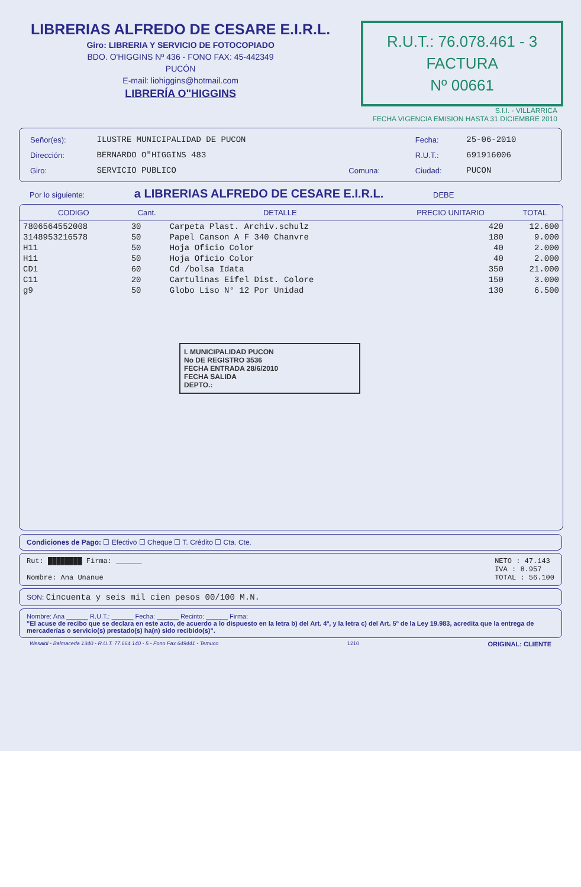LIBRERIAS ALFREDO DE CESARE E.I.R.L.
Giro: LIBRERIA Y SERVICIO DE FOTOCOPIADO
BDO. O'HIGGINS Nº 436 - FONO FAX: 45-442349
PUCÓN
E-mail: liohiggins@hotmail.com
LIBRERÍA O"HIGGINS
R.U.T.: 76.078.461 - 3
FACTURA
Nº 00661
S.I.I. - VILLARRICA
FECHA VIGENCIA EMISION HASTA 31 DICIEMBRE 2010
| Señor(es): | ILUSTRE MUNICIPALIDAD DE PUCON | | | Fecha: | 25-06-2010 |
| Dirección: | BERNARDO O"HIGGINS 483 | | | R.U.T.: | 691916006 |
| Giro: | SERVICIO PUBLICO | Comuna: | | Ciudad: | PUCON |
Por lo siguiente: a LIBRERIAS ALFREDO DE CESARE E.I.R.L. DEBE
| CODIGO | Cant. | DETALLE | PRECIO UNITARIO | TOTAL |
| --- | --- | --- | --- | --- |
| 7806564552008 | 30 | Carpeta Plast. Archiv.schulz | 420 | 12.600 |
| 3148953216578 | 50 | Papel Canson A F 340 Chanvre | 180 | 9.000 |
| H11 | 50 | Hoja Oficio Color | 40 | 2.000 |
| H11 | 50 | Hoja Oficio Color | 40 | 2.000 |
| CD1 | 60 | Cd /bolsa Idata | 350 | 21.000 |
| C11 | 20 | Cartulinas Eifel Dist. Colore | 150 | 3.000 |
| g9 | 50 | Globo Liso N° 12 Por Unidad | 130 | 6.500 |
I. MUNICIPALIDAD PUCON
No DE REGISTRO 3536
FECHA ENTRADA 28/6/2010
FECHA SALIDA
DEPTO.:
Condiciones de Pago: ☐ Efectivo ☐ Cheque ☐ T. Crédito ☐ Cta. Cte.
Rut: ████████ Firma: ______
Nombre: Ana Unanue
NETO : 47.143
IVA : 8.957
TOTAL : 56.100
SON: Cincuenta y seis mil cien pesos 00/100 M.N.
Nombre: Ana ______ R.U.T.: ______ Fecha: ______ Recinto: ______ Firma:
"El acuse de recibo que se declara en este acto, de acuerdo a lo dispuesto en la letra b) del Art. 4º, y la letra c) del Art. 5º de la Ley 19.983, acredita que la entrega de mercaderías o servicio(s) prestado(s) ha(n) sido recibido(s)".
Wesaldi - Balmaceda 1340 - R.U.T. 77.664.140 - 5 - Fono Fax 649441 - Temuco 1210 ORIGINAL: CLIENTE